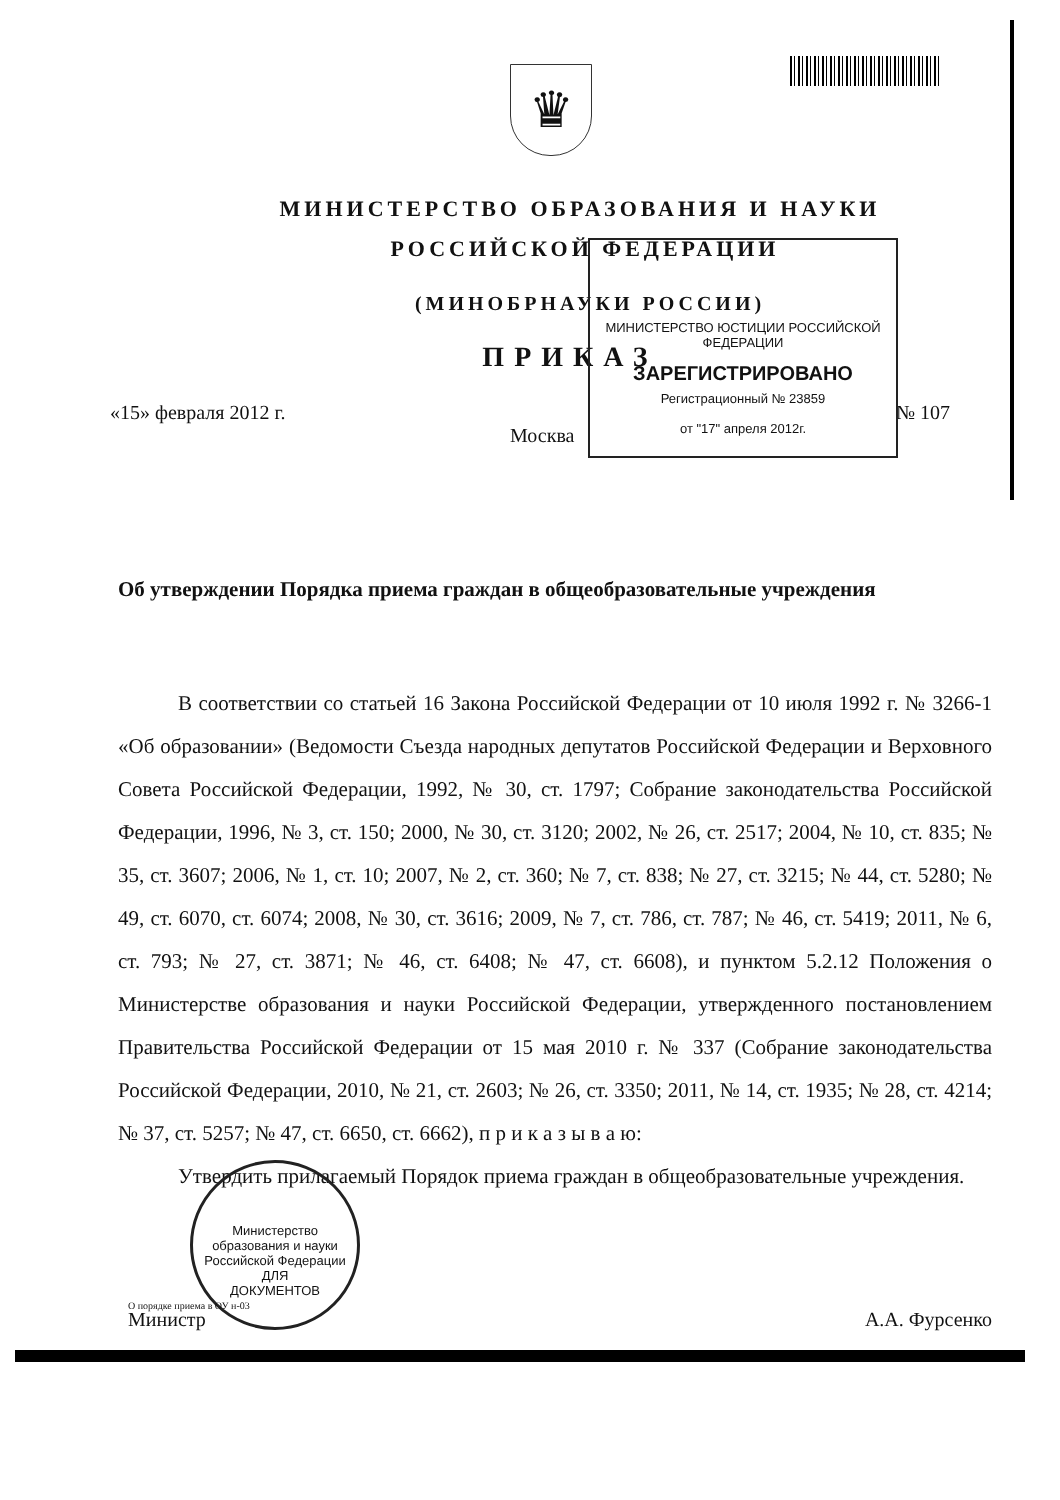♛
МИНИСТЕРСТВО ОБРАЗОВАНИЯ И НАУКИ
РОССИЙСКОЙ ФЕДЕРАЦИИ
(МИНОБРНАУКИ РОССИИ)
ПРИКАЗ
«15» февраля 2012 г. № 107
Москва
МИНИСТЕРСТВО ЮСТИЦИИ РОССИЙСКОЙ ФЕДЕРАЦИИ
ЗАРЕГИСТРИРОВАНО
Регистрационный № 23859
от "17" апреля 2012г.
Об утверждении Порядка приема граждан в общеобразовательные учреждения
В соответствии со статьей 16 Закона Российской Федерации от 10 июля 1992 г. № 3266-1 «Об образовании» (Ведомости Съезда народных депутатов Российской Федерации и Верховного Совета Российской Федерации, 1992, № 30, ст. 1797; Собрание законодательства Российской Федерации, 1996, № 3, ст. 150; 2000, № 30, ст. 3120; 2002, № 26, ст. 2517; 2004, № 10, ст. 835; № 35, ст. 3607; 2006, № 1, ст. 10; 2007, № 2, ст. 360; № 7, ст. 838; № 27, ст. 3215; № 44, ст. 5280; № 49, ст. 6070, ст. 6074; 2008, № 30, ст. 3616; 2009, № 7, ст. 786, ст. 787; № 46, ст. 5419; 2011, № 6, ст. 793; № 27, ст. 3871; № 46, ст. 6408; № 47, ст. 6608), и пунктом 5.2.12 Положения о Министерстве образования и науки Российской Федерации, утвержденного постановлением Правительства Российской Федерации от 15 мая 2010 г. № 337 (Собрание законодательства Российской Федерации, 2010, № 21, ст. 2603; № 26, ст. 3350; 2011, № 14, ст. 1935; № 28, ст. 4214; № 37, ст. 5257; № 47, ст. 6650, ст. 6662), п р и к а з ы в а ю:
Утвердить прилагаемый Порядок приема граждан в общеобразовательные учреждения.
Министр А.А. Фурсенко
Министерство образования и науки Российской Федерации
ДЛЯ
ДОКУМЕНТОВ
О порядке приема в ОУ н-03